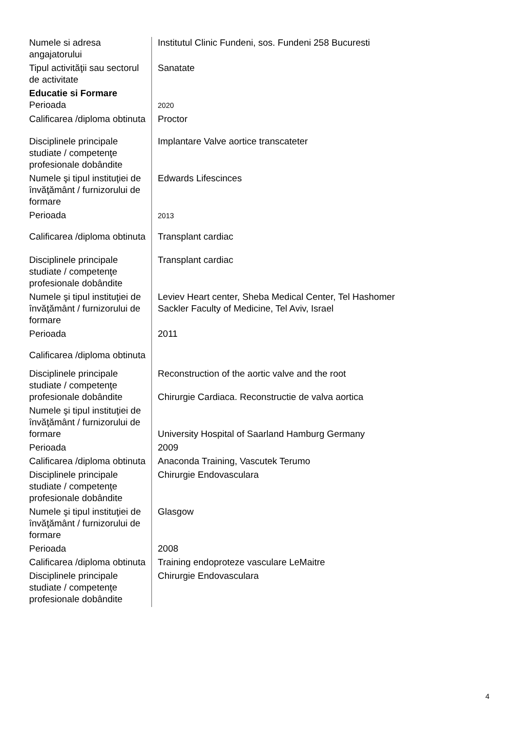| Numele si adresa angajatorului | Institutul Clinic Fundeni, sos. Fundeni 258 Bucuresti |
| Tipul activităţii sau sectorul de activitate | Sanatate |
| Educatie si Formare Perioada | 2020 |
| Calificarea /diploma obtinuta | Proctor |
| Disciplinele principale studiate / competenţe profesionale dobândite | Implantare Valve aortice transcateter |
| Numele şi tipul instituţiei de învăţământ / furnizorului de formare | Edwards Lifescinces |
| Perioada | 2013 |
| Calificarea /diploma obtinuta | Transplant cardiac |
| Disciplinele principale studiate / competenţe profesionale dobândite | Transplant cardiac |
| Numele şi tipul instituţiei de învăţământ / furnizorului de formare | Leviev Heart center, Sheba Medical Center, Tel Hashomer Sackler Faculty of Medicine, Tel Aviv, Israel |
| Perioada | 2011 |
| Calificarea /diploma obtinuta | |
| Disciplinele principale studiate / competenţe profesionale dobândite | Reconstruction of the aortic valve and the root Chirurgie Cardiaca. Reconstructie de valva aortica |
| Numele şi tipul instituţiei de învăţământ / furnizorului de formare | University Hospital of Saarland Hamburg Germany |
| Perioada | 2009 |
| Calificarea /diploma obtinuta | Anaconda Training, Vascutek Terumo |
| Disciplinele principale studiate / competenţe profesionale dobândite | Chirurgie Endovasculara |
| Numele şi tipul instituţiei de învăţământ / furnizorului de formare | Glasgow |
| Perioada | 2008 |
| Calificarea /diploma obtinuta | Training endoproteze vasculare LeMaitre |
| Disciplinele principale studiate / competenţe profesionale dobândite | Chirurgie Endovasculara |
4